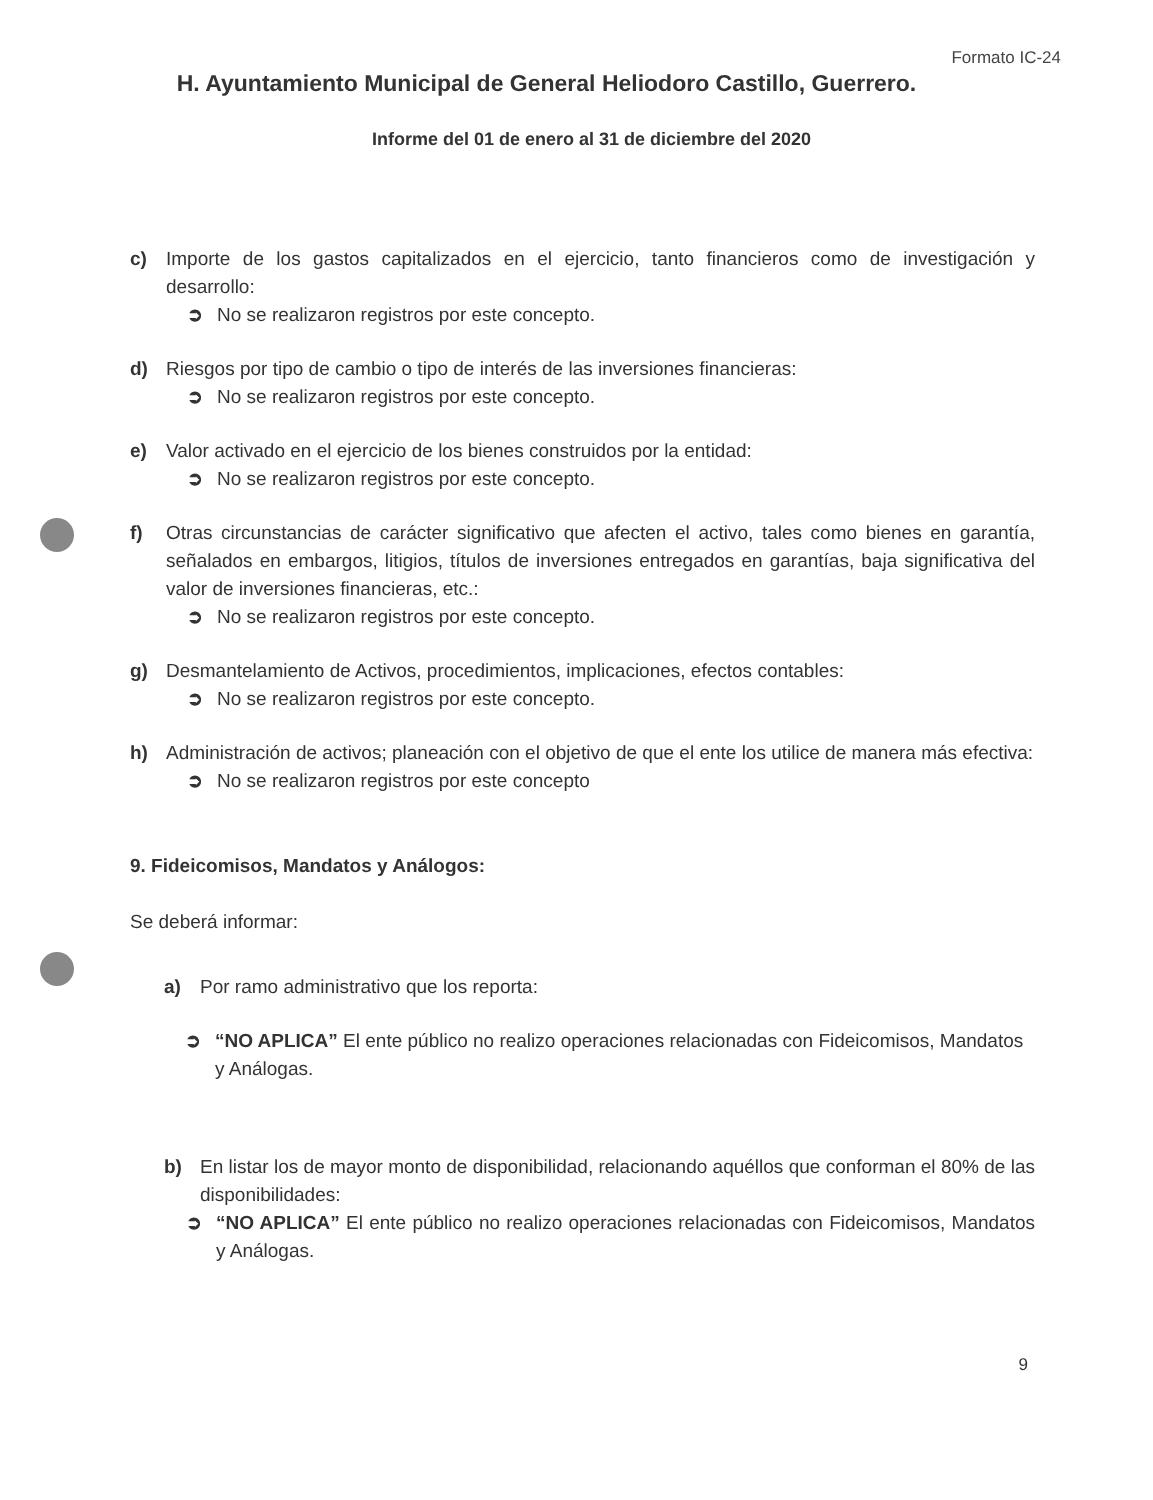Formato IC-24
H. Ayuntamiento Municipal de General Heliodoro Castillo, Guerrero.
Informe del 01 de enero al 31 de diciembre del 2020
c) Importe de los gastos capitalizados en el ejercicio, tanto financieros como de investigación y desarrollo:
➲ No se realizaron registros por este concepto.
d) Riesgos por tipo de cambio o tipo de interés de las inversiones financieras:
➲ No se realizaron registros por este concepto.
e) Valor activado en el ejercicio de los bienes construidos por la entidad:
➲ No se realizaron registros por este concepto.
f) Otras circunstancias de carácter significativo que afecten el activo, tales como bienes en garantía, señalados en embargos, litigios, títulos de inversiones entregados en garantías, baja significativa del valor de inversiones financieras, etc.:
➲ No se realizaron registros por este concepto.
g) Desmantelamiento de Activos, procedimientos, implicaciones, efectos contables:
➲ No se realizaron registros por este concepto.
h) Administración de activos; planeación con el objetivo de que el ente los utilice de manera más efectiva:
➲ No se realizaron registros por este concepto
9. Fideicomisos, Mandatos y Análogos:
Se deberá informar:
a) Por ramo administrativo que los reporta:
➲ “NO APLICA” El ente público no realizo operaciones relacionadas con Fideicomisos, Mandatos y Análogas.
b) En listar los de mayor monto de disponibilidad, relacionando aquéllos que conforman el 80% de las disponibilidades:
➲ “NO APLICA” El ente público no realizo operaciones relacionadas con Fideicomisos, Mandatos y Análogas.
9